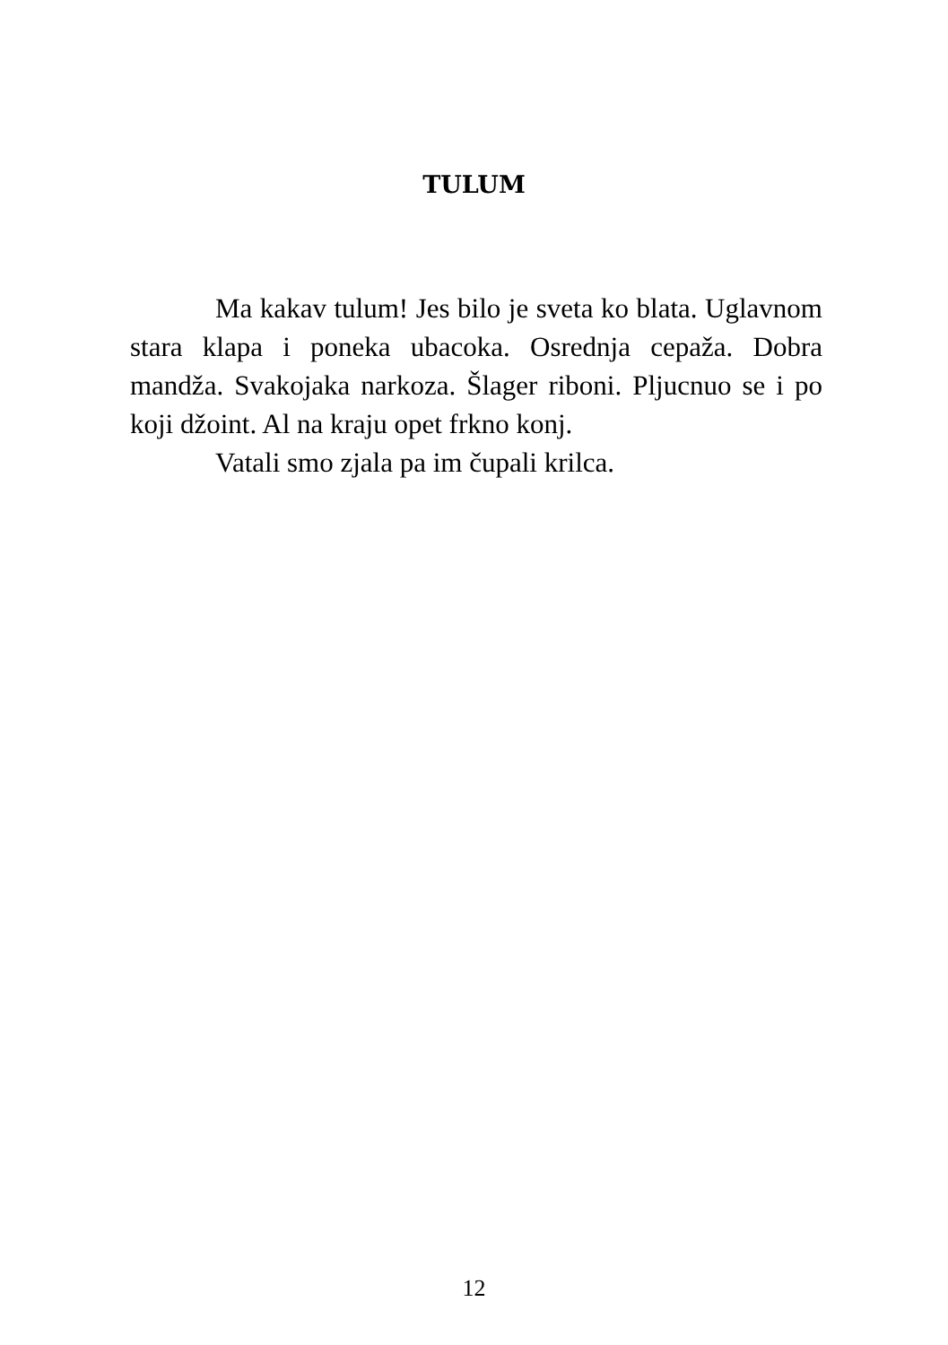TULUM
Ma kakav tulum! Jes bilo je sveta ko blata. Uglavnom stara klapa i poneka ubacoka. Osrednja cepaža. Dobra mandža. Svakojaka narkoza. Šlager riboni. Pljucnuo se i po koji džoint. Al na kraju opet frkno konj.
Vatali smo zjala pa im čupali krilca.
12